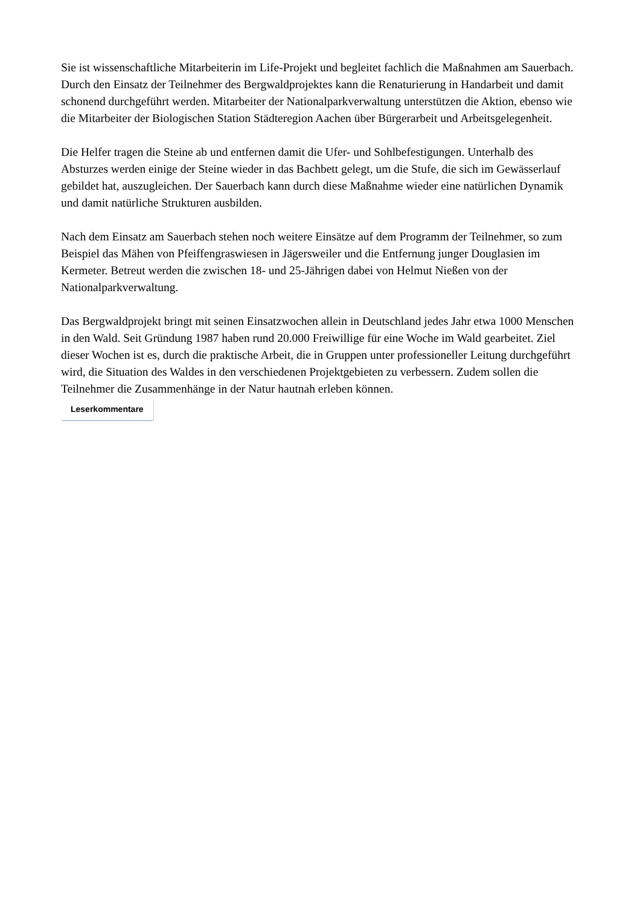Sie ist wissenschaftliche Mitarbeiterin im Life-Projekt und begleitet fachlich die Maßnahmen am Sauerbach. Durch den Einsatz der Teilnehmer des Bergwaldprojektes kann die Renaturierung in Handarbeit und damit schonend durchgeführt werden. Mitarbeiter der Nationalparkverwaltung unterstützen die Aktion, ebenso wie die Mitarbeiter der Biologischen Station Städteregion Aachen über Bürgerarbeit und Arbeitsgelegenheit.
Die Helfer tragen die Steine ab und entfernen damit die Ufer- und Sohlbefestigungen. Unterhalb des Absturzes werden einige der Steine wieder in das Bachbett gelegt, um die Stufe, die sich im Gewässerlauf gebildet hat, auszugleichen. Der Sauerbach kann durch diese Maßnahme wieder eine natürlichen Dynamik und damit natürliche Strukturen ausbilden.
Nach dem Einsatz am Sauerbach stehen noch weitere Einsätze auf dem Programm der Teilnehmer, so zum Beispiel das Mähen von Pfeiffengraswiesen in Jägersweiler und die Entfernung junger Douglasien im Kermeter. Betreut werden die zwischen 18- und 25-Jährigen dabei von Helmut Nießen von der Nationalparkverwaltung.
Das Bergwaldprojekt bringt mit seinen Einsatzwochen allein in Deutschland jedes Jahr etwa 1000 Menschen in den Wald. Seit Gründung 1987 haben rund 20.000 Freiwillige für eine Woche im Wald gearbeitet. Ziel dieser Wochen ist es, durch die praktische Arbeit, die in Gruppen unter professioneller Leitung durchgeführt wird, die Situation des Waldes in den verschiedenen Projektgebieten zu verbessern. Zudem sollen die Teilnehmer die Zusammenhänge in der Natur hautnah erleben können.
Leserkommentare